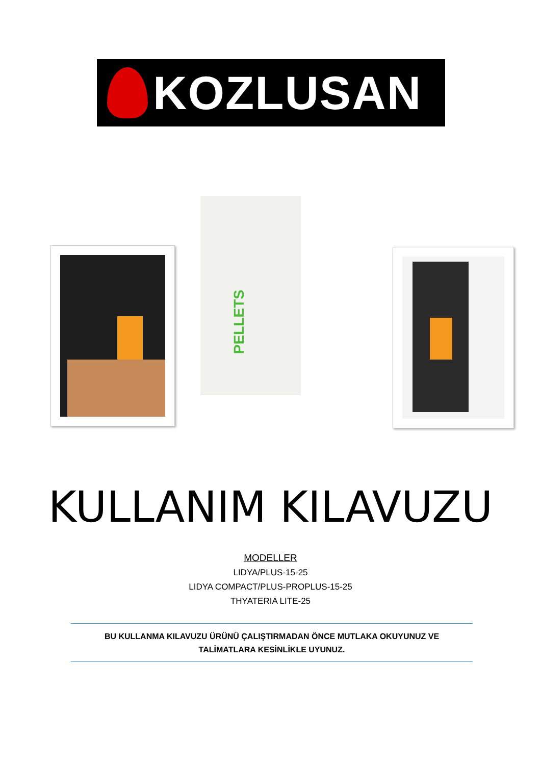KOZLUSAN
PELLETS
KULLANIM KILAVUZU
MODELLER
LIDYA/PLUS-15-25
LIDYA COMPACT/PLUS-PROPLUS-15-25
THYATERIA LITE-25
BU KULLANMA KILAVUZU ÜRÜNÜ ÇALIŞTIRMADAN ÖNCE MUTLAKA OKUYUNUZ VE
TALİMATLARA KESİNLİKLE UYUNUZ.